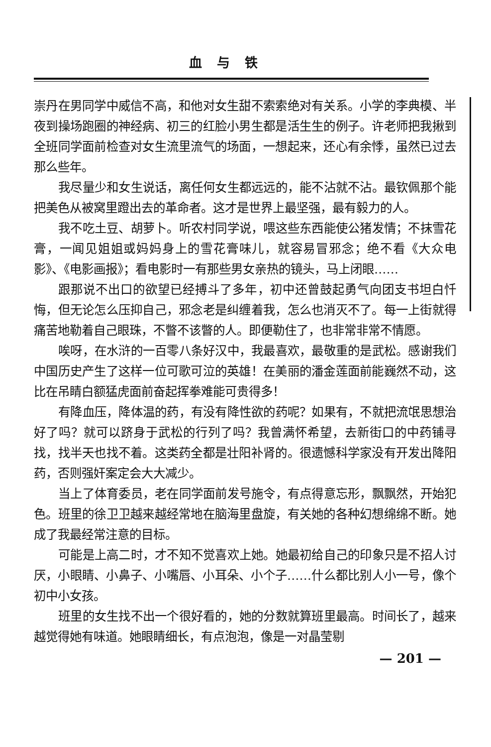血与铁
崇丹在男同学中威信不高，和他对女生甜不索索绝对有关系。小学的李典模、半夜到操场跑圈的神经病、初三的红脸小男生都是活生生的例子。许老师把我揪到全班同学面前检查对女生流里流气的场面，一想起来，还心有余悸，虽然已过去那么些年。
我尽量少和女生说话，离任何女生都远远的，能不沾就不沾。最钦佩那个能把美色从被窝里蹬出去的革命者。这才是世界上最坚强，最有毅力的人。
我不吃土豆、胡萝卜。听农村同学说，喂这些东西能使公猪发情；不抹雪花膏，一闻见姐姐或妈妈身上的雪花膏味儿，就容易冒邪念；绝不看《大众电影》、《电影画报》；看电影时一有那些男女亲热的镜头，马上闭眼……
跟那说不出口的欲望已经搏斗了多年，初中还曾鼓起勇气向团支书坦白忏悔，但无论怎么压抑自己，邪念老是纠缠着我，怎么也消灭不了。每一上街就得痛苦地勒着自己眼珠，不瞥不该瞥的人。即便勒住了，也非常非常不情愿。
唉呀，在水浒的一百零八条好汉中，我最喜欢，最敬重的是武松。感谢我们中国历史产生了这样一位可歌可泣的英雄！在美丽的潘金莲面前能巍然不动，这比在吊睛白额猛虎面前奋起挥拳难能可贵得多！
有降血压，降体温的药，有没有降性欲的药呢？如果有，不就把流氓思想治好了吗？就可以跻身于武松的行列了吗？我曾满怀希望，去新街口的中药铺寻找，找半天也找不着。这类药全都是壮阳补肾的。很遗憾科学家没有开发出降阳药，否则强奸案定会大大减少。
当上了体育委员，老在同学面前发号施令，有点得意忘形，飘飘然，开始犯色。班里的徐卫卫越来越经常地在脑海里盘旋，有关她的各种幻想绵绵不断。她成了我最经常注意的目标。
可能是上高二时，才不知不觉喜欢上她。她最初给自己的印象只是不招人讨厌，小眼睛、小鼻子、小嘴唇、小耳朵、小个子……什么都比别人小一号，像个初中小女孩。
班里的女生找不出一个很好看的，她的分数就算班里最高。时间长了，越来越觉得她有味道。她眼睛细长，有点泡泡，像是一对晶莹剔
— 201 —